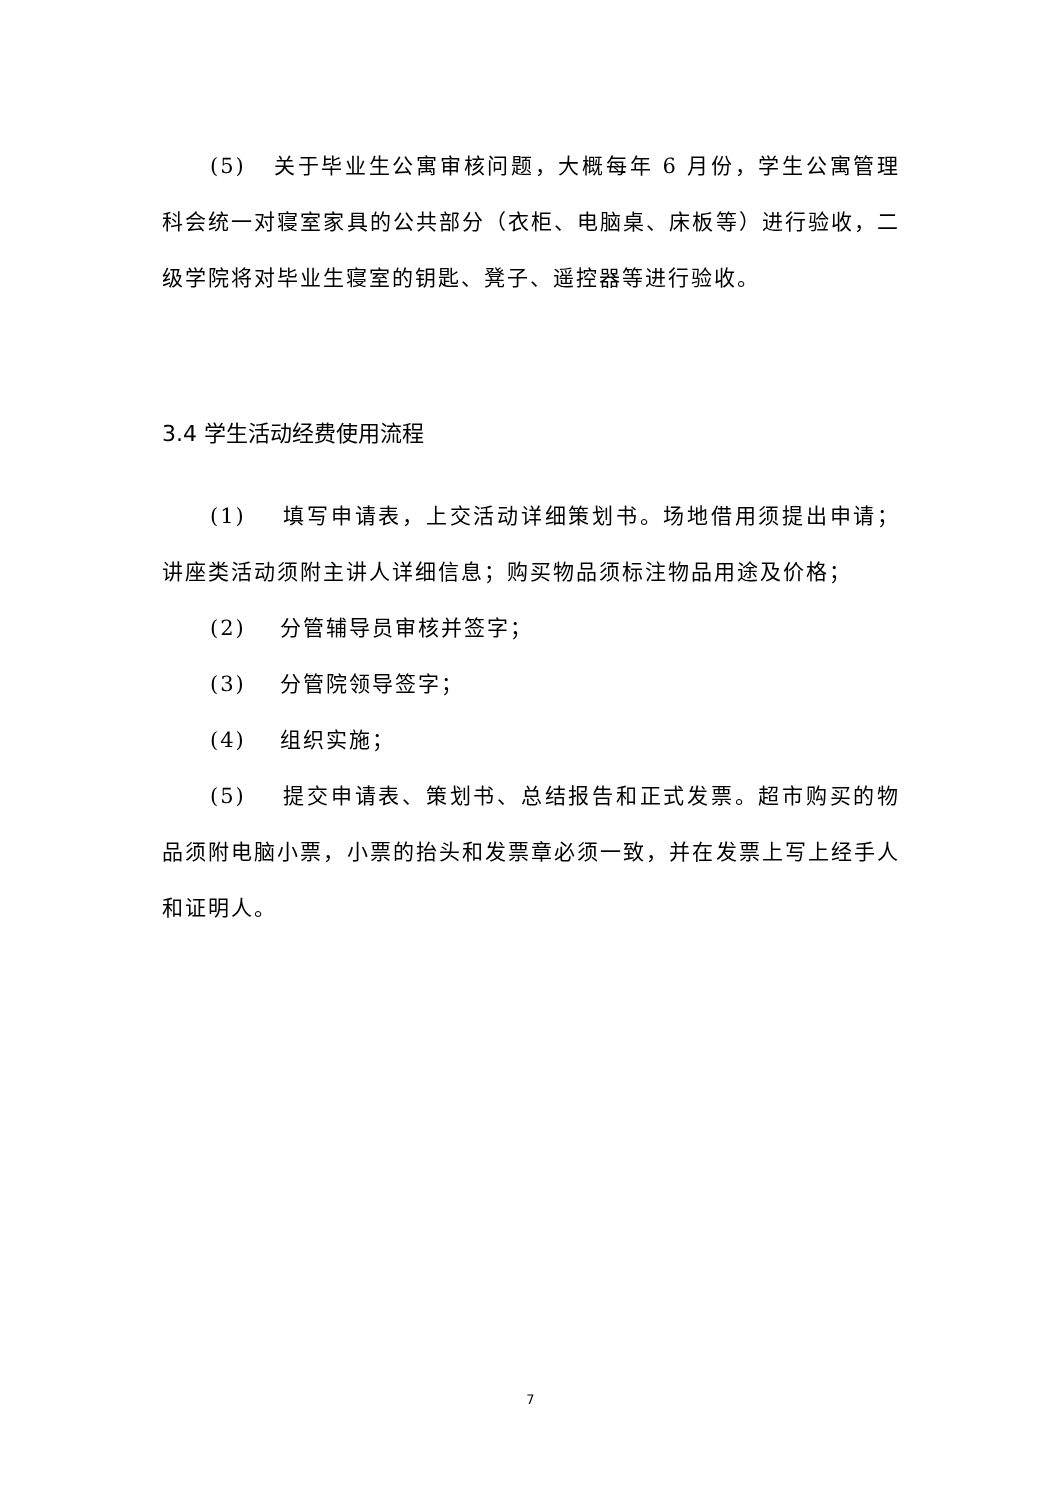(5) 关于毕业生公寓审核问题，大概每年 6 月份，学生公寓管理科会统一对寝室家具的公共部分（衣柜、电脑桌、床板等）进行验收，二级学院将对毕业生寝室的钥匙、凳子、遥控器等进行验收。
3.4 学生活动经费使用流程
(1) 填写申请表，上交活动详细策划书。场地借用须提出申请；讲座类活动须附主讲人详细信息；购买物品须标注物品用途及价格；
(2) 分管辅导员审核并签字；
(3) 分管院领导签字；
(4) 组织实施；
(5) 提交申请表、策划书、总结报告和正式发票。超市购买的物品须附电脑小票，小票的抬头和发票章必须一致，并在发票上写上经手人和证明人。
7